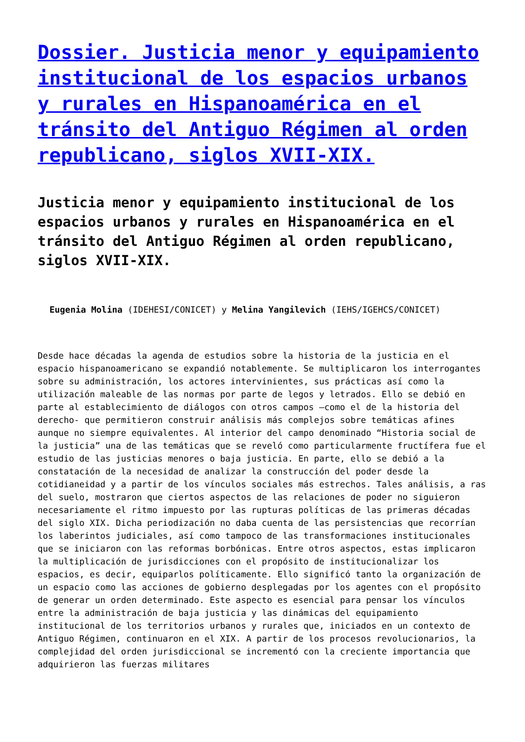Dossier. Justicia menor y equipamiento institucional de los espacios urbanos y rurales en Hispanoamérica en el tránsito del Antiguo Régimen al orden republicano, siglos XVII-XIX.
Justicia menor y equipamiento institucional de los espacios urbanos y rurales en Hispanoamérica en el tránsito del Antiguo Régimen al orden republicano, siglos XVII-XIX.
Eugenia Molina (IDEHESI/CONICET) y Melina Yangilevich (IEHS/IGEHCS/CONICET)
Desde hace décadas la agenda de estudios sobre la historia de la justicia en el espacio hispanoamericano se expandió notablemente. Se multiplicaron los interrogantes sobre su administración, los actores intervinientes, sus prácticas así como la utilización maleable de las normas por parte de legos y letrados. Ello se debió en parte al establecimiento de diálogos con otros campos –como el de la historia del derecho- que permitieron construir análisis más complejos sobre temáticas afines aunque no siempre equivalentes. Al interior del campo denominado “Historia social de la justicia” una de las temáticas que se reveló como particularmente fructífera fue el estudio de las justicias menores o baja justicia. En parte, ello se debió a la constatación de la necesidad de analizar la construcción del poder desde la cotidianeidad y a partir de los vínculos sociales más estrechos. Tales análisis, a ras del suelo, mostraron que ciertos aspectos de las relaciones de poder no siguieron necesariamente el ritmo impuesto por las rupturas políticas de las primeras décadas del siglo XIX. Dicha periodización no daba cuenta de las persistencias que recorrían los laberintos judiciales, así como tampoco de las transformaciones institucionales que se iniciaron con las reformas borbónicas. Entre otros aspectos, estas implicaron la multiplicación de jurisdicciones con el propósito de institucionalizar los espacios, es decir, equiparlos políticamente. Ello significó tanto la organización de un espacio como las acciones de gobierno desplegadas por los agentes con el propósito de generar un orden determinado. Este aspecto es esencial para pensar los vínculos entre la administración de baja justicia y las dinámicas del equipamiento institucional de los territorios urbanos y rurales que, iniciados en un contexto de Antiguo Régimen, continuaron en el XIX. A partir de los procesos revolucionarios, la complejidad del orden jurisdiccional se incrementó con la creciente importancia que adquirieron las fuerzas militares